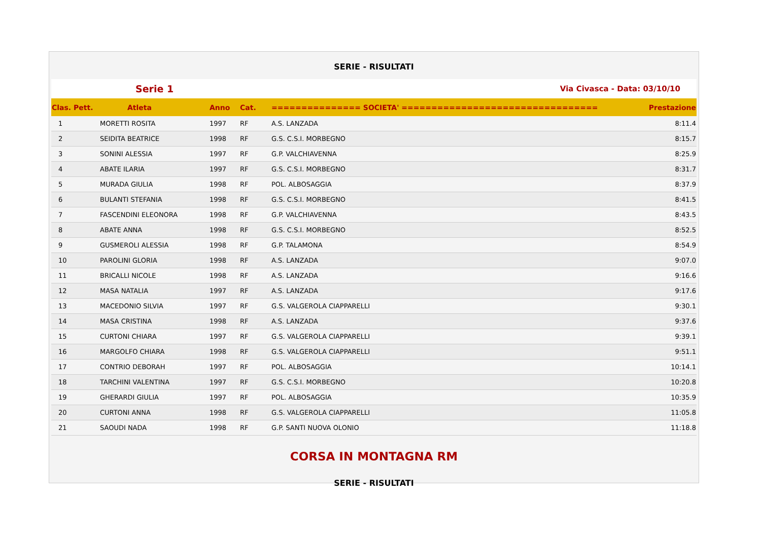SERIE - RISULTATI
Serie 1 Via Civasca - Data: 03/10/10
| Clas. Pett. | Atleta | Anno | Cat. | =============== SOCIETA' ================================= | Prestazione |
| --- | --- | --- | --- | --- | --- |
| 1 | MORETTI ROSITA | 1997 | RF | A.S. LANZADA | 8:11.4 |
| 2 | SEIDITA BEATRICE | 1998 | RF | G.S. C.S.I. MORBEGNO | 8:15.7 |
| 3 | SONINI ALESSIA | 1997 | RF | G.P. VALCHIAVENNA | 8:25.9 |
| 4 | ABATE ILARIA | 1997 | RF | G.S. C.S.I. MORBEGNO | 8:31.7 |
| 5 | MURADA GIULIA | 1998 | RF | POL. ALBOSAGGIA | 8:37.9 |
| 6 | BULANTI STEFANIA | 1998 | RF | G.S. C.S.I. MORBEGNO | 8:41.5 |
| 7 | FASCENDINI ELEONORA | 1998 | RF | G.P. VALCHIAVENNA | 8:43.5 |
| 8 | ABATE ANNA | 1998 | RF | G.S. C.S.I. MORBEGNO | 8:52.5 |
| 9 | GUSMEROLI ALESSIA | 1998 | RF | G.P. TALAMONA | 8:54.9 |
| 10 | PAROLINI GLORIA | 1998 | RF | A.S. LANZADA | 9:07.0 |
| 11 | BRICALLI NICOLE | 1998 | RF | A.S. LANZADA | 9:16.6 |
| 12 | MASA NATALIA | 1997 | RF | A.S. LANZADA | 9:17.6 |
| 13 | MACEDONIO SILVIA | 1997 | RF | G.S. VALGEROLA CIAPPARELLI | 9:30.1 |
| 14 | MASA CRISTINA | 1998 | RF | A.S. LANZADA | 9:37.6 |
| 15 | CURTONI CHIARA | 1997 | RF | G.S. VALGEROLA CIAPPARELLI | 9:39.1 |
| 16 | MARGOLFO CHIARA | 1998 | RF | G.S. VALGEROLA CIAPPARELLI | 9:51.1 |
| 17 | CONTRIO DEBORAH | 1997 | RF | POL. ALBOSAGGIA | 10:14.1 |
| 18 | TARCHINI VALENTINA | 1997 | RF | G.S. C.S.I. MORBEGNO | 10:20.8 |
| 19 | GHERARDI GIULIA | 1997 | RF | POL. ALBOSAGGIA | 10:35.9 |
| 20 | CURTONI ANNA | 1998 | RF | G.S. VALGEROLA CIAPPARELLI | 11:05.8 |
| 21 | SAOUDI NADA | 1998 | RF | G.P. SANTI NUOVA OLONIO | 11:18.8 |
CORSA IN MONTAGNA RM
SERIE - RISULTATI